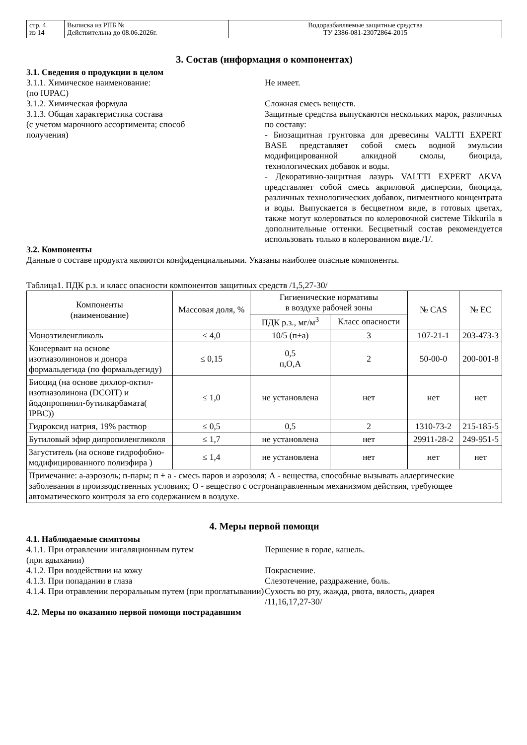| стр. 4 из 14 | Выписка из РПБ № Действительна до 08.06.2026г. | Водоразбавляемые защитные средства ТУ 2386-081-23072864-2015 |
3. Состав (информация о компонентах)
3.1. Сведения о продукции в целом
3.1.1. Химическое наименование:
(по IUPAC)
Не имеет.
3.1.2. Химическая формула Сложная смесь веществ.
3.1.3. Общая характеристика состава
(с учетом марочного ассортимента; способ
получения)
Защитные средства выпускаются нескольких марок, различных по составу:
- Биозащитная грунтовка для древесины VALTTI EXPERT BASE представляет собой смесь водной эмульсии модифицированной алкидной смолы, биоцида, технологических добавок и воды.
- Декоративно-защитная лазурь VALTTI EXPERT AKVA представляет собой смесь акриловой дисперсии, биоцида, различных технологических добавок, пигментного концентрата и воды. Выпускается в бесцветном виде, в готовых цветах, также могут колероваться по колеровочной системе Tikkurila в дополнительные оттенки. Бесцветный состав рекомендуется использовать только в колерованном виде./1/.
3.2. Компоненты
Данные о составе продукта являются конфиденциальными. Указаны наиболее опасные компоненты.
Таблица1. ПДК р.з. и класс опасности компонентов защитных средств /1,5,27-30/
| Компоненты (наименование) | Массовая доля, % | Гигиенические нормативы в воздухе рабочей зоны | | № CAS | № EC |
| --- | --- | --- | --- | --- | --- |
| | | ПДК р.з., мг/м<sup>3</sup> | Класс опасности | | |
| Моноэтиленгликоль | ≤ 4,0 | 10/5 (п+а) | 3 | 107-21-1 | 203-473-3 |
| Консервант на основе изотиазолинонов и донора формальдегида (по формальдегиду) | ≤ 0,15 | 0,5 п,О,А | 2 | 50-00-0 | 200-001-8 |
| Биоцид (на основе дихлор-октил-изотиазолинона (DCOIT) и йодопропинил-бутилкарбамата( IPBC)) | ≤ 1,0 | не установлена | нет | нет | нет |
| Гидроксид натрия, 19% раствор | ≤ 0,5 | 0,5 | 2 | 1310-73-2 | 215-185-5 |
| Бутиловый эфир дипропиленгликоля | ≤ 1,7 | не установлена | нет | 29911-28-2 | 249-951-5 |
| Загуститель (на основе гидрофобно-модифицированного полиэфира ) | ≤ 1,4 | не установлена | нет | нет | нет |
| Примечание: а-аэрозоль; п-пары; п + а - смесь паров и аэрозоля; А - вещества, способные вызывать аллергические заболевания в производственных условиях; О - вещество с остронаправленным механизмом действия, требующее автоматического контроля за его содержанием в воздухе. | | | | | |
4. Меры первой помощи
4.1. Наблюдаемые симптомы
4.1.1. При отравлении ингаляционным путем
(при вдыхании)
Першение в горле, кашель.
4.1.2. При воздействии на кожу Покраснение.
4.1.3. При попадании в глаза Слезотечение, раздражение, боль.
4.1.4. При отравлении пероральным путем (при проглатывании)
Сухость во рту, жажда, рвота, вялость, диарея
/11,16,17,27-30/
4.2. Меры по оказанию первой помощи пострадавшим